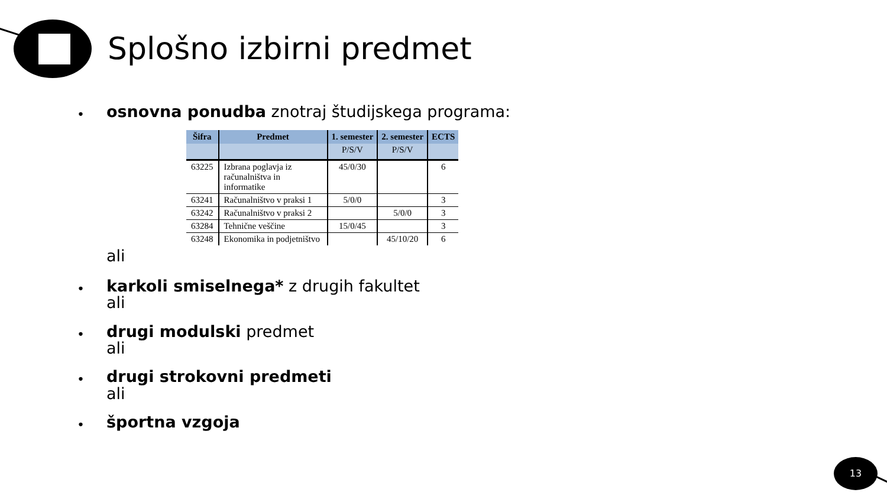Splošno izbirni predmet
•
osnovna ponudba znotraj študijskega programa:
| Šifra | Predmet | 1. semester | 2. semester | ECTS |
| --- | --- | --- | --- | --- |
| | | P/S/V | P/S/V | |
| 63225 | Izbrana poglavja iz računalništva in informatike | 45/0/30 | | 6 |
| 63241 | Računalništvo v praksi 1 | 5/0/0 | | 3 |
| 63242 | Računalništvo v praksi 2 | | 5/0/0 | 3 |
| 63284 | Tehnične veščine | 15/0/45 | | 3 |
| 63248 | Ekonomika in podjetništvo | | 45/10/20 | 6 |
ali
•
karkoli smiselnega* z drugih fakultet
ali
•
drugi modulski predmet
ali
•
drugi strokovni predmeti
ali
•
športna vzgoja
13